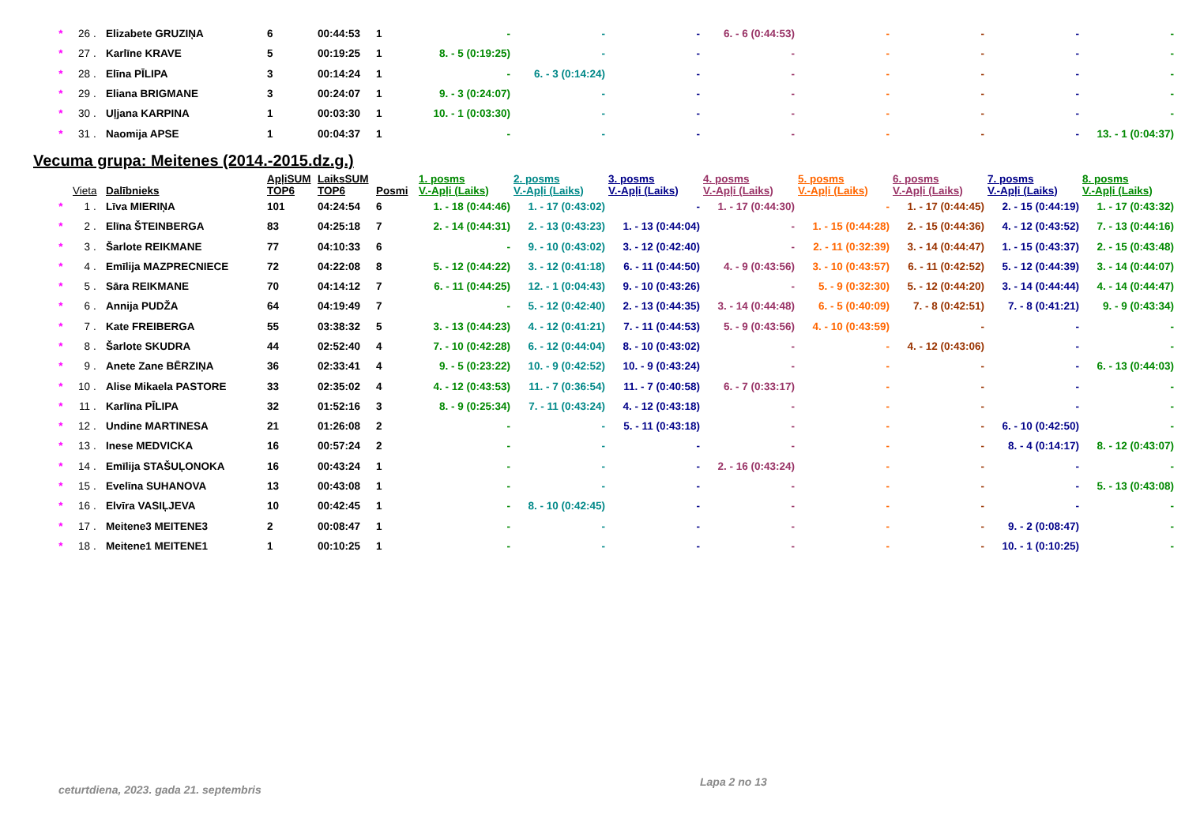| * | 26 | . | Elizabete GRUZIŅA | 6 | 00:44:53 | 1 | - | - | - | 6. - 6 (0:44:53) | - | - | - | - |
| * | 27 | . | Karlīne KRAVE | 5 | 00:19:25 | 1 | 8. - 5 (0:19:25) | - | - | - | - | - | - | - |
| * | 28 | . | Elīna PĪLIPA | 3 | 00:14:24 | 1 | - | 6. - 3 (0:14:24) | - | - | - | - | - | - |
| * | 29 | . | Eliana BRIGMANE | 3 | 00:24:07 | 1 | 9. - 3 (0:24:07) | - | - | - | - | - | - | - |
| * | 30 | . | Uļjana KARPINA | 1 | 00:03:30 | 1 | 10. - 1 (0:03:30) | - | - | - | - | - | - | - |
| * | 31 | . | Naomija APSE | 1 | 00:04:37 | 1 | - | - | - | - | - | - | - | 13. - 1 (0:04:37) |
Vecuma grupa: Meitenes (2014.-2015.dz.g.)
| | Vieta | | Dalībnieks | ApļiSUM TOP6 | LaiksSUM TOP6 | Posmi | 1. posms V.-Apļi (Laiks) | 2. posms V.-Apļi (Laiks) | 3. posms V.-Apļi (Laiks) | 4. posms V.-Apļi (Laiks) | 5. posms V.-Apļi (Laiks) | 6. posms V.-Apļi (Laiks) | 7. posms V.-Apļi (Laiks) | 8. posms V.-Apļi (Laiks) |
| --- | --- | --- | --- | --- | --- | --- | --- | --- | --- | --- | --- | --- | --- | --- |
| * | 1 | . | Līva MIERIŅA | 101 | 04:24:54 | 6 | 1. - 18 (0:44:46) | 1. - 17 (0:43:02) | - | 1. - 17 (0:44:30) | - | 1. - 17 (0:44:45) | 2. - 15 (0:44:19) | 1. - 17 (0:43:32) |
| * | 2 | . | Elīna ŠTEINBERGA | 83 | 04:25:18 | 7 | 2. - 14 (0:44:31) | 2. - 13 (0:43:23) | 1. - 13 (0:44:04) | - | 1. - 15 (0:44:28) | 2. - 15 (0:44:36) | 4. - 12 (0:43:52) | 7. - 13 (0:44:16) |
| * | 3 | . | Šarlote REIKMANE | 77 | 04:10:33 | 6 | - | 9. - 10 (0:43:02) | 3. - 12 (0:42:40) | - | 2. - 11 (0:32:39) | 3. - 14 (0:44:47) | 1. - 15 (0:43:37) | 2. - 15 (0:43:48) |
| * | 4 | . | Emīlija MAZPRECNIECE | 72 | 04:22:08 | 8 | 5. - 12 (0:44:22) | 3. - 12 (0:41:18) | 6. - 11 (0:44:50) | 4. - 9 (0:43:56) | 3. - 10 (0:43:57) | 6. - 11 (0:42:52) | 5. - 12 (0:44:39) | 3. - 14 (0:44:07) |
| * | 5 | . | Sāra REIKMANE | 70 | 04:14:12 | 7 | 6. - 11 (0:44:25) | 12. - 1 (0:04:43) | 9. - 10 (0:43:26) | - | 5. - 9 (0:32:30) | 5. - 12 (0:44:20) | 3. - 14 (0:44:44) | 4. - 14 (0:44:47) |
| * | 6 | . | Annija PUDŽA | 64 | 04:19:49 | 7 | - | 5. - 12 (0:42:40) | 2. - 13 (0:44:35) | 3. - 14 (0:44:48) | 6. - 5 (0:40:09) | 7. - 8 (0:42:51) | 7. - 8 (0:41:21) | 9. - 9 (0:43:34) |
| * | 7 | . | Kate FREIBERGA | 55 | 03:38:32 | 5 | 3. - 13 (0:44:23) | 4. - 12 (0:41:21) | 7. - 11 (0:44:53) | 5. - 9 (0:43:56) | 4. - 10 (0:43:59) | - | - | - |
| * | 8 | . | Šarlote SKUDRA | 44 | 02:52:40 | 4 | 7. - 10 (0:42:28) | 6. - 12 (0:44:04) | 8. - 10 (0:43:02) | - | - | 4. - 12 (0:43:06) | - | - |
| * | 9 | . | Anete Zane BĒRZIŅA | 36 | 02:33:41 | 4 | 9. - 5 (0:23:22) | 10. - 9 (0:42:52) | 10. - 9 (0:43:24) | - | - | - | - | 6. - 13 (0:44:03) |
| * | 10 | . | Alise Mikaela PASTORE | 33 | 02:35:02 | 4 | 4. - 12 (0:43:53) | 11. - 7 (0:36:54) | 11. - 7 (0:40:58) | 6. - 7 (0:33:17) | - | - | - | - |
| * | 11 | . | Karlīna PĪLIPA | 32 | 01:52:16 | 3 | 8. - 9 (0:25:34) | 7. - 11 (0:43:24) | 4. - 12 (0:43:18) | - | - | - | - | - |
| * | 12 | . | Undine MARTINESA | 21 | 01:26:08 | 2 | - | - | 5. - 11 (0:43:18) | - | - | - | 6. - 10 (0:42:50) | - |
| * | 13 | . | Inese MEDVICKA | 16 | 00:57:24 | 2 | - | - | - | - | - | - | 8. - 4 (0:14:17) | 8. - 12 (0:43:07) |
| * | 14 | . | Emīlija STAŠUĻONOKA | 16 | 00:43:24 | 1 | - | - | - | 2. - 16 (0:43:24) | - | - | - | - |
| * | 15 | . | Evelīna SUHANOVA | 13 | 00:43:08 | 1 | - | - | - | - | - | - | - | 5. - 13 (0:43:08) |
| * | 16 | . | Elvīra VASIĻJEVA | 10 | 00:42:45 | 1 | - | 8. - 10 (0:42:45) | - | - | - | - | - | - |
| * | 17 | . | Meitene3 MEITENE3 | 2 | 00:08:47 | 1 | - | - | - | - | - | - | 9. - 2 (0:08:47) | - |
| * | 18 | . | Meitene1 MEITENE1 | 1 | 00:10:25 | 1 | - | - | - | - | - | - | 10. - 1 (0:10:25) | - |
ceturtdiena, 2023. gada 21. septembris
Lapa 2 no 13